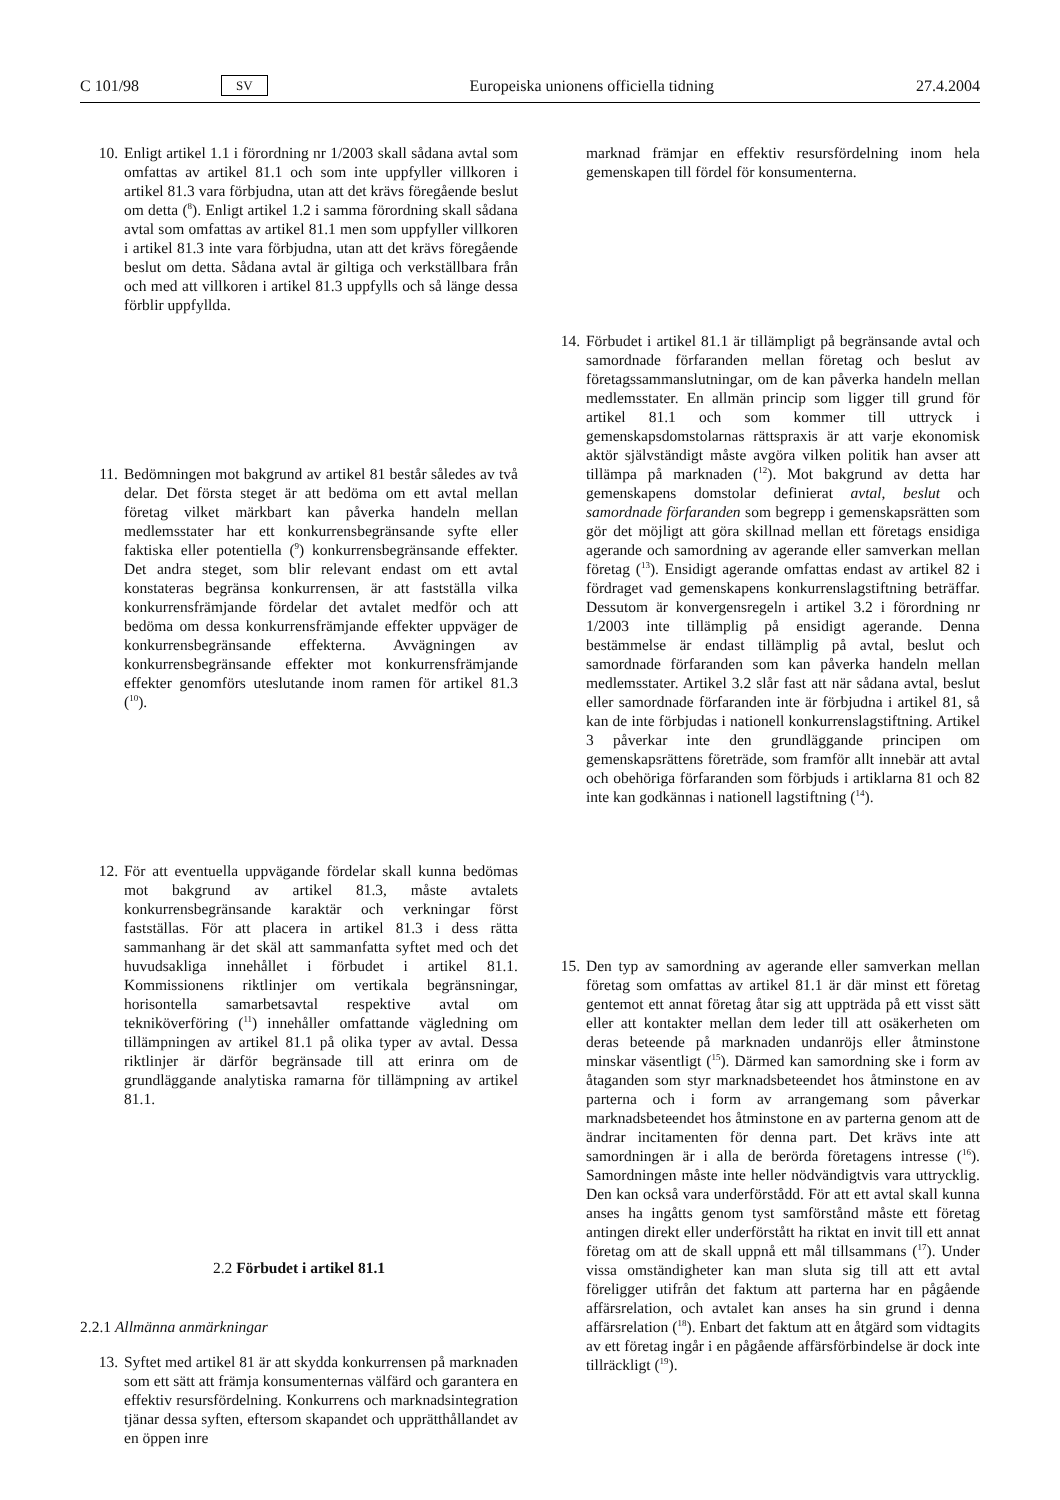C 101/98 SV Europeiska unionens officiella tidning 27.4.2004
10. Enligt artikel 1.1 i förordning nr 1/2003 skall sådana avtal som omfattas av artikel 81.1 och som inte uppfyller villkoren i artikel 81.3 vara förbjudna, utan att det krävs föregående beslut om detta (<sup>8</sup>). Enligt artikel 1.2 i samma förordning skall sådana avtal som omfattas av artikel 81.1 men som uppfyller villkoren i artikel 81.3 inte vara förbjudna, utan att det krävs föregående beslut om detta. Sådana avtal är giltiga och verkställbara från och med att villkoren i artikel 81.3 uppfylls och så länge dessa förblir uppfyllda.
11. Bedömningen mot bakgrund av artikel 81 består således av två delar. Det första steget är att bedöma om ett avtal mellan företag vilket märkbart kan påverka handeln mellan medlemsstater har ett konkurrensbegränsande syfte eller faktiska eller potentiella (<sup>9</sup>) konkurrensbegränsande effekter. Det andra steget, som blir relevant endast om ett avtal konstateras begränsa konkurrensen, är att fastställa vilka konkurrensfrämjande fördelar det avtalet medför och att bedöma om dessa konkurrensfrämjande effekter uppväger de konkurrensbegränsande effekterna. Avvägningen av konkurrensbegränsande effekter mot konkurrensfrämjande effekter genomförs uteslutande inom ramen för artikel 81.3 (<sup>10</sup>).
12. För att eventuella uppvägande fördelar skall kunna bedömas mot bakgrund av artikel 81.3, måste avtalets konkurrensbegränsande karaktär och verkningar först fastställas. För att placera in artikel 81.3 i dess rätta sammanhang är det skäl att sammanfatta syftet med och det huvudsakliga innehållet i förbudet i artikel 81.1. Kommissionens riktlinjer om vertikala begränsningar, horisontella samarbetsavtal respektive avtal om tekniköverföring (<sup>11</sup>) innehåller omfattande vägledning om tillämpningen av artikel 81.1 på olika typer av avtal. Dessa riktlinjer är därför begränsade till att erinra om de grundläggande analytiska ramarna för tillämpning av artikel 81.1.
2.2 Förbudet i artikel 81.1
2.2.1 Allmänna anmärkningar
13. Syftet med artikel 81 är att skydda konkurrensen på marknaden som ett sätt att främja konsumenternas välfärd och garantera en effektiv resursfördelning. Konkurrens och marknadsintegration tjänar dessa syften, eftersom skapandet och upprätthållandet av en öppen inre
marknad främjar en effektiv resursfördelning inom hela gemenskapen till fördel för konsumenterna.
14. Förbudet i artikel 81.1 är tillämpligt på begränsande avtal och samordnade förfaranden mellan företag och beslut av företagssammanslutningar, om de kan påverka handeln mellan medlemsstater. En allmän princip som ligger till grund för artikel 81.1 och som kommer till uttryck i gemenskapsdomstolarnas rättspraxis är att varje ekonomisk aktör självständigt måste avgöra vilken politik han avser att tillämpa på marknaden (<sup>12</sup>). Mot bakgrund av detta har gemenskapens domstolar definierat avtal, beslut och samordnade förfaranden som begrepp i gemenskapsrätten som gör det möjligt att göra skillnad mellan ett företags ensidiga agerande och samordning av agerande eller samverkan mellan företag (<sup>13</sup>). Ensidigt agerande omfattas endast av artikel 82 i fördraget vad gemenskapens konkurrenslagstiftning beträffar. Dessutom är konvergensregeln i artikel 3.2 i förordning nr 1/2003 inte tillämplig på ensidigt agerande. Denna bestämmelse är endast tillämplig på avtal, beslut och samordnade förfaranden som kan påverka handeln mellan medlemsstater. Artikel 3.2 slår fast att när sådana avtal, beslut eller samordnade förfaranden inte är förbjudna i artikel 81, så kan de inte förbjudas i nationell konkurrenslagstiftning. Artikel 3 påverkar inte den grundläggande principen om gemenskapsrättens företräde, som framför allt innebär att avtal och obehöriga förfaranden som förbjuds i artiklarna 81 och 82 inte kan godkännas i nationell lagstiftning (<sup>14</sup>).
15. Den typ av samordning av agerande eller samverkan mellan företag som omfattas av artikel 81.1 är där minst ett företag gentemot ett annat företag åtar sig att uppträda på ett visst sätt eller att kontakter mellan dem leder till att osäkerheten om deras beteende på marknaden undanröjs eller åtminstone minskar väsentligt (<sup>15</sup>). Därmed kan samordning ske i form av åtaganden som styr marknadsbeteendet hos åtminstone en av parterna och i form av arrangemang som påverkar marknadsbeteendet hos åtminstone en av parterna genom att de ändrar incitamenten för denna part. Det krävs inte att samordningen är i alla de berörda företagens intresse (<sup>16</sup>). Samordningen måste inte heller nödvändigtvis vara uttrycklig. Den kan också vara underförstådd. För att ett avtal skall kunna anses ha ingåtts genom tyst samförstånd måste ett företag antingen direkt eller underförstått ha riktat en invit till ett annat företag om att de skall uppnå ett mål tillsammans (<sup>17</sup>). Under vissa omständigheter kan man sluta sig till att ett avtal föreligger utifrån det faktum att parterna har en pågående affärsrelation, och avtalet kan anses ha sin grund i denna affärsrelation (<sup>18</sup>). Enbart det faktum att en åtgärd som vidtagits av ett företag ingår i en pågående affärsförbindelse är dock inte tillräckligt (<sup>19</sup>).